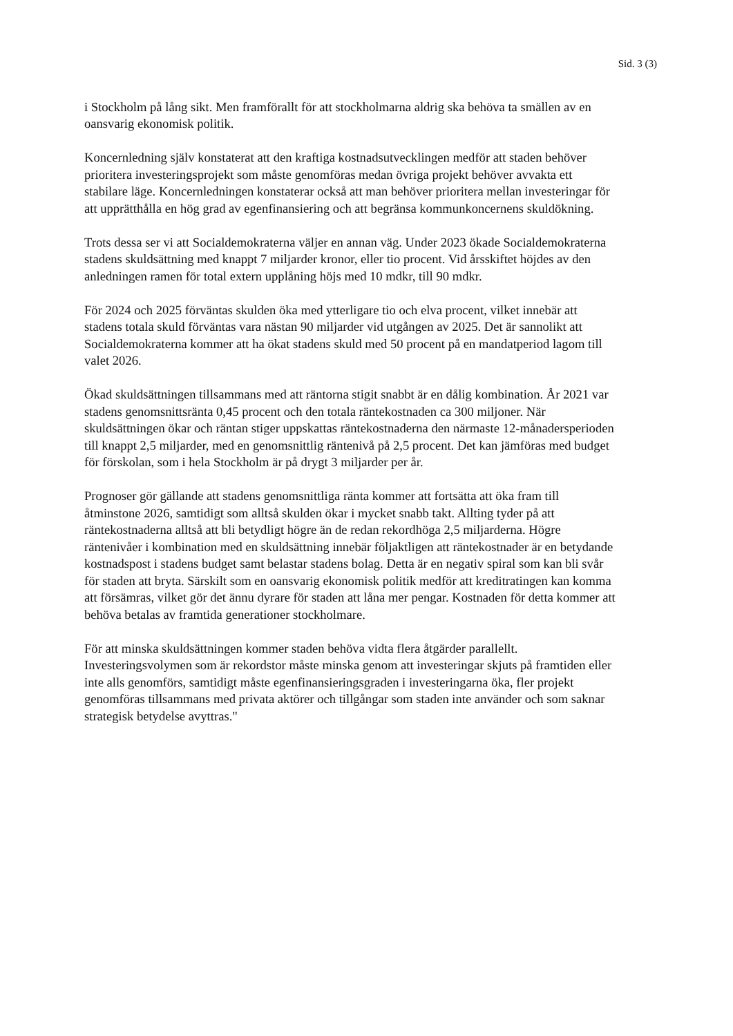Sid. 3 (3)
i Stockholm på lång sikt. Men framförallt för att stockholmarna aldrig ska behöva ta smällen av en oansvarig ekonomisk politik.
Koncernledning själv konstaterat att den kraftiga kostnadsutvecklingen medför att staden behöver prioritera investeringsprojekt som måste genomföras medan övriga projekt behöver avvakta ett stabilare läge. Koncernledningen konstaterar också att man behöver prioritera mellan investeringar för att upprätthålla en hög grad av egenfinansiering och att begränsa kommunkoncernens skuldökning.
Trots dessa ser vi att Socialdemokraterna väljer en annan väg. Under 2023 ökade Socialdemokraterna stadens skuldsättning med knappt 7 miljarder kronor, eller tio procent. Vid årsskiftet höjdes av den anledningen ramen för total extern upplåning höjs med 10 mdkr, till 90 mdkr.
För 2024 och 2025 förväntas skulden öka med ytterligare tio och elva procent, vilket innebär att stadens totala skuld förväntas vara nästan 90 miljarder vid utgången av 2025. Det är sannolikt att Socialdemokraterna kommer att ha ökat stadens skuld med 50 procent på en mandatperiod lagom till valet 2026.
Ökad skuldsättningen tillsammans med att räntorna stigit snabbt är en dålig kombination. År 2021 var stadens genomsnittsränta 0,45 procent och den totala räntekostnaden ca 300 miljoner. När skuldsättningen ökar och räntan stiger uppskattas räntekostnaderna den närmaste 12-månadersperioden till knappt 2,5 miljarder, med en genomsnittlig räntenivå på 2,5 procent. Det kan jämföras med budget för förskolan, som i hela Stockholm är på drygt 3 miljarder per år.
Prognoser gör gällande att stadens genomsnittliga ränta kommer att fortsätta att öka fram till åtminstone 2026, samtidigt som alltså skulden ökar i mycket snabb takt. Allting tyder på att räntekostnaderna alltså att bli betydligt högre än de redan rekordhöga 2,5 miljarderna. Högre räntenivåer i kombination med en skuldsättning innebär följaktligen att räntekostnader är en betydande kostnadspost i stadens budget samt belastar stadens bolag. Detta är en negativ spiral som kan bli svår för staden att bryta. Särskilt som en oansvarig ekonomisk politik medför att kreditratingen kan komma att försämras, vilket gör det ännu dyrare för staden att låna mer pengar. Kostnaden för detta kommer att behöva betalas av framtida generationer stockholmare.
För att minska skuldsättningen kommer staden behöva vidta flera åtgärder parallellt. Investeringsvolymen som är rekordstor måste minska genom att investeringar skjuts på framtiden eller inte alls genomförs, samtidigt måste egenfinansieringsgraden i investeringarna öka, fler projekt genomföras tillsammans med privata aktörer och tillgångar som staden inte använder och som saknar strategisk betydelse avyttras."